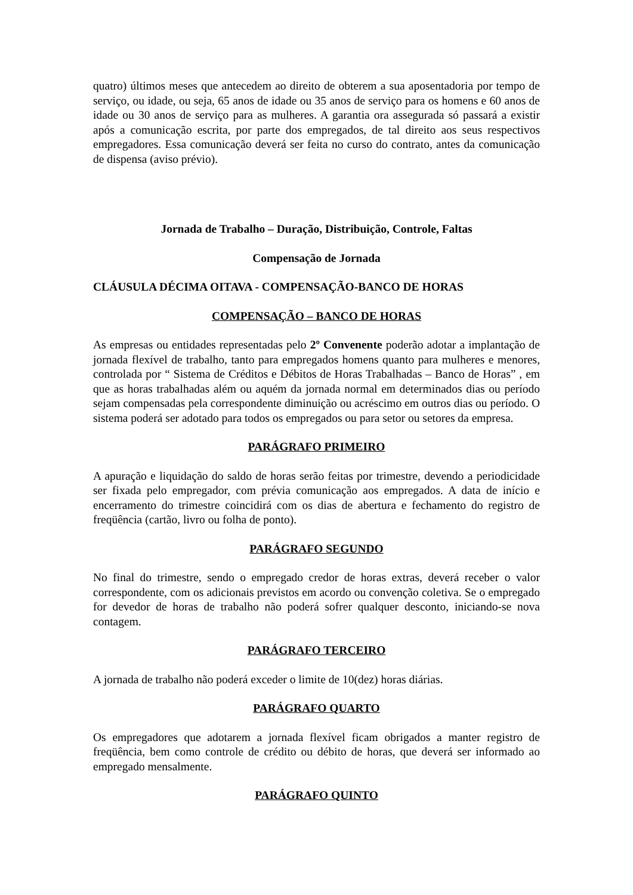quatro) últimos meses que antecedem ao direito de obterem a sua aposentadoria por tempo de serviço, ou idade, ou seja, 65 anos de idade ou 35 anos de serviço para os homens e 60 anos de idade ou 30 anos de serviço para as mulheres. A garantia ora assegurada só passará a existir após a comunicação escrita, por parte dos empregados, de tal direito aos seus respectivos empregadores. Essa comunicação deverá ser feita no curso do contrato, antes da comunicação de dispensa (aviso prévio).
Jornada de Trabalho – Duração, Distribuição, Controle, Faltas
Compensação de Jornada
CLÁUSULA DÉCIMA OITAVA - COMPENSAÇÃO-BANCO DE HORAS
COMPENSAÇÃO – BANCO DE HORAS
As empresas ou entidades representadas pelo 2º Convenente poderão adotar a implantação de jornada flexível de trabalho, tanto para empregados homens quanto para mulheres e menores, controlada por “ Sistema de Créditos e Débitos de Horas Trabalhadas – Banco de Horas” , em que as horas trabalhadas além ou aquém da jornada normal em determinados dias ou período sejam compensadas pela correspondente diminuição ou acréscimo em outros dias ou período. O sistema poderá ser adotado para todos os empregados ou para setor ou setores da empresa.
PARÁGRAFO PRIMEIRO
A apuração e liquidação do saldo de horas serão feitas por trimestre, devendo a periodicidade ser fixada pelo empregador, com prévia comunicação aos empregados. A data de início e encerramento do trimestre coincidirá com os dias de abertura e fechamento do registro de freqüência (cartão, livro ou folha de ponto).
PARÁGRAFO SEGUNDO
No final do trimestre, sendo o empregado credor de horas extras, deverá receber o valor correspondente, com os adicionais previstos em acordo ou convenção coletiva. Se o empregado for devedor de horas de trabalho não poderá sofrer qualquer desconto, iniciando-se nova contagem.
PARÁGRAFO TERCEIRO
A jornada de trabalho não poderá exceder o limite de 10(dez) horas diárias.
PARÁGRAFO QUARTO
Os empregadores que adotarem a jornada flexível ficam obrigados a manter registro de freqüência, bem como controle de crédito ou débito de horas, que deverá ser informado ao empregado mensalmente.
PARÁGRAFO QUINTO